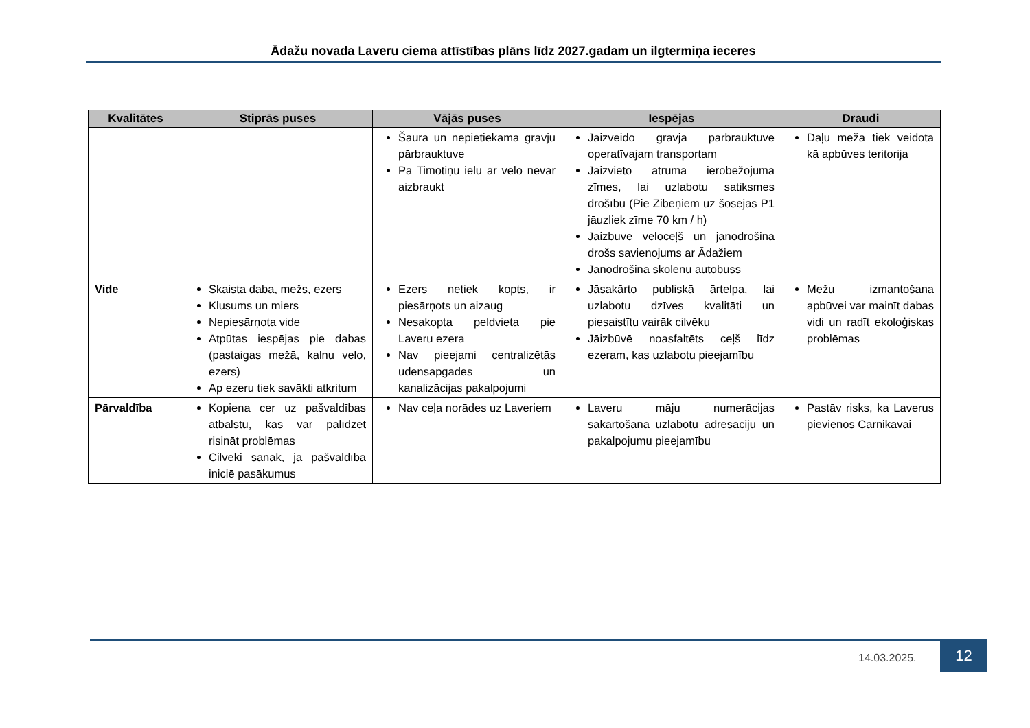Ādažu novada Laveru ciema attīstības plāns līdz 2027.gadam un ilgtermiņa ieceres
| Kvalitātes | Stiprās puses | Vājās puses | Iespējas | Draudi |
| --- | --- | --- | --- | --- |
| | | Šaura un nepietiekama grāvju pārbrauktuve Pa Timotiņu ielu ar velo nevar aizbraukt | Jāizveido grāvja pārbrauktuve operatīvajam transportam Jāizvieto ātruma ierobežojuma zīmes, lai uzlabotu satiksmes drošību (Pie Zibeņiem uz šosejas P1 jāuzliek zīme 70 km / h) Jāizbūvē veloceļš un jānodrošina drošs savienojums ar Ādažiem Jānodrošina skolēnu autobuss | Daļu meža tiek veidota kā apbūves teritorija |
| Vide | Skaista daba, mežs, ezers Klusums un miers Nepiesārņota vide Atpūtas iespējas pie dabas (pastaigas mežā, kalnu velo, ezers) Ap ezeru tiek savākti atkritum | Ezers netiek kopts, ir piesārņots un aizaug Nesakopta peldvieta pie Laveru ezera Nav pieejami centralizētās ūdensapgādes un kanalizācijas pakalpojumi | Jāsakārto publiskā ārtelpa, lai uzlabotu dzīves kvalitāti un piesaistītu vairāk cilvēku Jāizbūvē noasfaltēts ceļš līdz ezeram, kas uzlabotu pieejamību | Mežu izmantošana apbūvei var mainīt dabas vidi un radīt ekoloģiskas problēmas |
| Pārvaldība | Kopiena cer uz pašvaldības atbalstu, kas var palīdzēt risināt problēmas Cilvēki sanāk, ja pašvaldība iniciē pasākumus | Nav ceļa norādes uz Laveriem | Laveru māju numerācijas sakārtošana uzlabotu adresāciju un pakalpojumu pieejamību | Pastāv risks, ka Laverus pievienos Carnikavai |
14.03.2025.
12